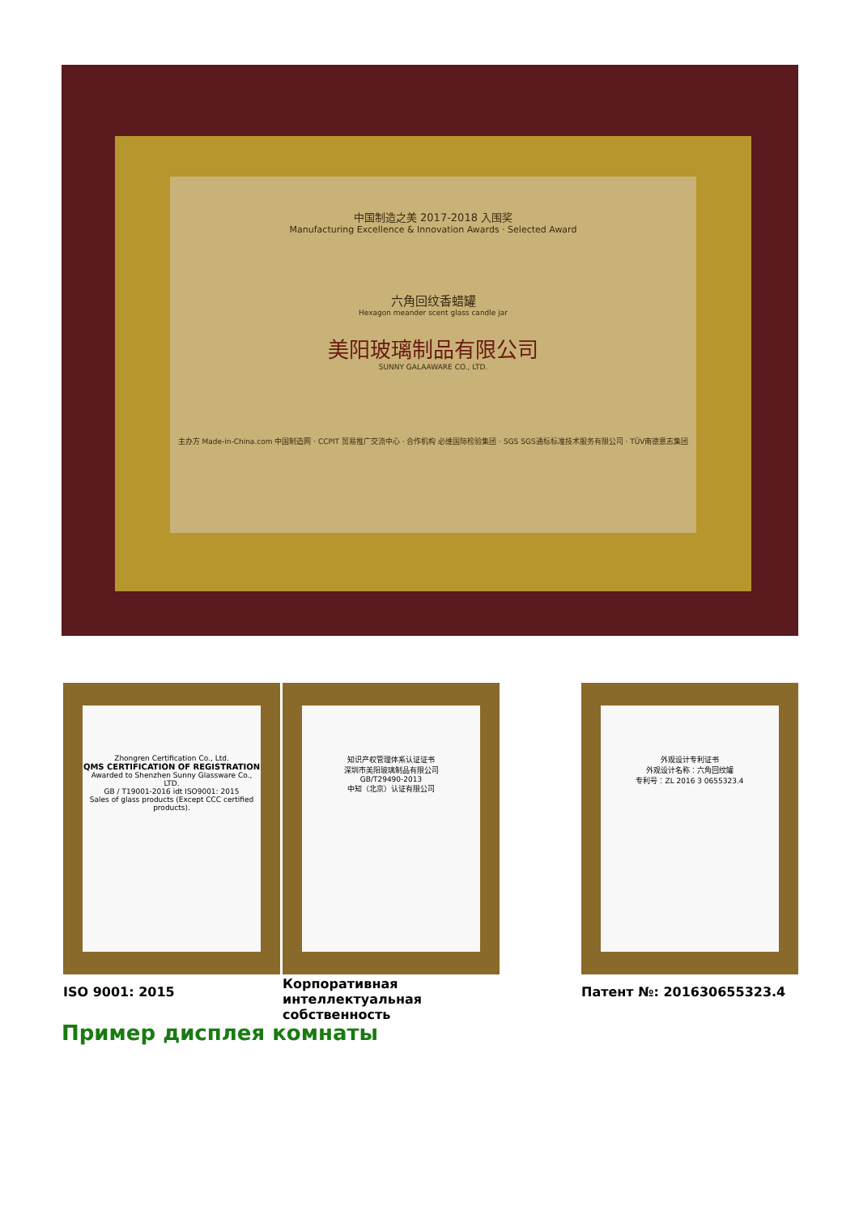中国制造之美 2017-2018 入围奖
Manufacturing Excellence & Innovation Awards · Selected Award
六角回纹香蜡罐
Hexagon meander scent glass candle jar
美阳玻璃制品有限公司
SUNNY GALAAWARE CO., LTD.
主办方 Made-in-China.com 中国制造网 · CCPIT 贸易推广交流中心 · 合作机构 必维国际检验集团 · SGS SGS通标标准技术服务有限公司 · TÜV南德意志集团
Zhongren Certification Co., Ltd.
QMS CERTIFICATION OF REGISTRATION
Awarded to Shenzhen Sunny Glassware Co., LTD.
GB / T19001-2016 idt ISO9001: 2015
Sales of glass products (Except CCC certified products).
知识产权管理体系认证证书
深圳市美阳玻璃制品有限公司
GB/T29490-2013
中知（北京）认证有限公司
外观设计专利证书
外观设计名称：六角回纹罐
专利号：ZL 2016 3 0655323.4
ISO 9001: 2015
Корпоративная интеллектуальная собственность
Патент №: 201630655323.4
Пример дисплея комнаты